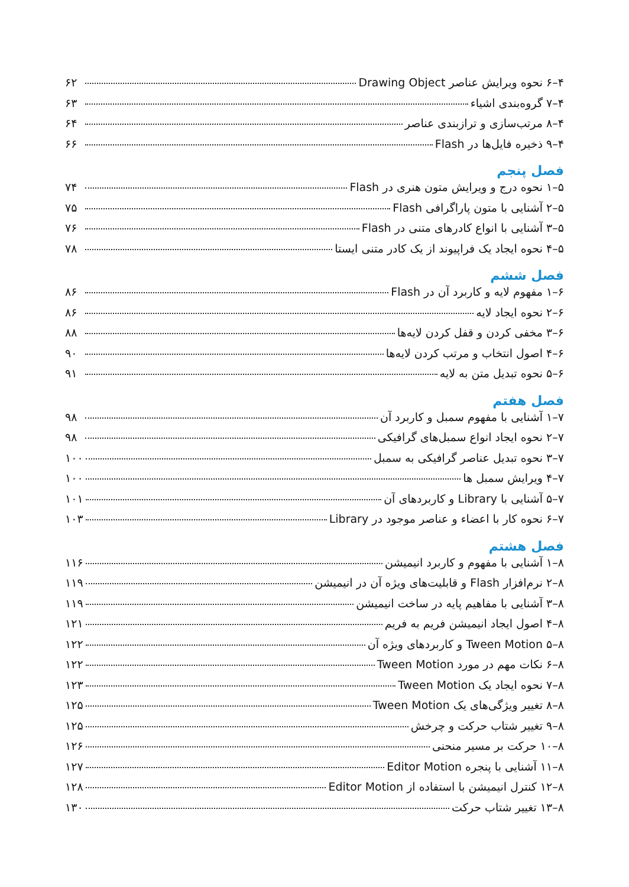۴–۶ نحوه ویرایش عناصر Drawing Object ۶۲
۴–۷ گروه‌بندی اشیاء ۶۳
۴–۸ مرتب‌سازی و ترازبندی عناصر ۶۴
۴–۹ ذخیره فایل‌ها در Flash ۶۶
فصل پنجم
۵–۱ نحوه درج و ویرایش متون هنری در Flash ۷۴
۵–۲ آشنایی با متون پاراگرافی Flash ۷۵
۵–۳ آشنایی با انواع کادرهای متنی در Flash ۷۶
۵–۴ نحوه ایجاد یک فراپیوند از یک کادر متنی ایستا ۷۸
فصل ششم
۶–۱ مفهوم لایه و کاربرد آن در Flash ۸۶
۶–۲ نحوه ایجاد لایه ۸۶
۶–۳ مخفی کردن و قفل کردن لایه‌ها ۸۸
۶–۴ اصول انتخاب و مرتب کردن لایه‌ها ۹۰
۶–۵ نحوه تبدیل متن به لایه ۹۱
فصل هفتم
۷–۱ آشنایی با مفهوم سمبل و کاربرد آن ۹۸
۷–۲ نحوه ایجاد انواع سمبل‌های گرافیکی ۹۸
۷–۳ نحوه تبدیل عناصر گرافیکی به سمبل ۱۰۰
۷–۴ ویرایش سمبل ها ۱۰۰
۷–۵ آشنایی با Library و کاربردهای آن ۱۰۱
۷–۶ نحوه کار با اعضاء و عناصر موجود در Library ۱۰۳
فصل هشتم
۸–۱ آشنایی با مفهوم و کاربرد انیمیشن ۱۱۶
۸–۲ نرم‌افزار Flash و قابلیت‌های ویژه آن در انیمیشن ۱۱۹
۸–۳ آشنایی با مفاهیم پایه در ساخت انیمیشن ۱۱۹
۸–۴ اصول ایجاد انیمیشن فریم به فریم ۱۲۱
۸–۵ Tween Motion و کاربردهای ویژه آن ۱۲۲
۸–۶ نکات مهم در مورد Tween Motion ۱۲۲
۸–۷ نحوه ایجاد یک Tween Motion ۱۲۳
۸–۸ تغییر ویژگی‌های یک Tween Motion ۱۲۵
۸–۹ تغییر شتاب حرکت و چرخش ۱۲۵
۸–۱۰ حرکت بر مسیر منحنی ۱۲۶
۸–۱۱ آشنایی با پنجره Editor Motion ۱۲۷
۸–۱۲ کنترل انیمیشن با استفاده از Editor Motion ۱۲۸
۸–۱۳ تغییر شتاب حرکت ۱۳۰